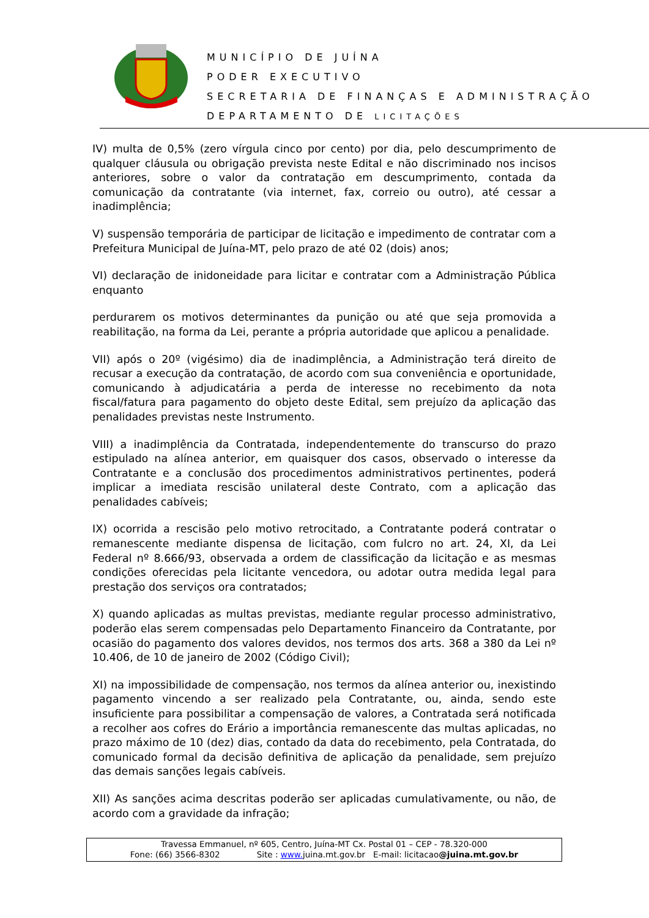MUNICÍPIO DE JUÍNA
PODER EXECUTIVO
SECRETARIA DE FINANÇAS E ADMINISTRAÇÃO
DEPARTAMENTO DE LICITAÇÕES
IV) multa de 0,5% (zero vírgula cinco por cento) por dia, pelo descumprimento de qualquer cláusula ou obrigação prevista neste Edital e não discriminado nos incisos anteriores, sobre o valor da contratação em descumprimento, contada da comunicação da contratante (via internet, fax, correio ou outro), até cessar a inadimplência;
V) suspensão temporária de participar de licitação e impedimento de contratar com a Prefeitura Municipal de Juína-MT, pelo prazo de até 02 (dois) anos;
VI) declaração de inidoneidade para licitar e contratar com a Administração Pública enquanto
perdurarem os motivos determinantes da punição ou até que seja promovida a reabilitação, na forma da Lei, perante a própria autoridade que aplicou a penalidade.
VII) após o 20º (vigésimo) dia de inadimplência, a Administração terá direito de recusar a execução da contratação, de acordo com sua conveniência e oportunidade, comunicando à adjudicatária a perda de interesse no recebimento da nota fiscal/fatura para pagamento do objeto deste Edital, sem prejuízo da aplicação das penalidades previstas neste Instrumento.
VIII) a inadimplência da Contratada, independentemente do transcurso do prazo estipulado na alínea anterior, em quaisquer dos casos, observado o interesse da Contratante e a conclusão dos procedimentos administrativos pertinentes, poderá implicar a imediata rescisão unilateral deste Contrato, com a aplicação das penalidades cabíveis;
IX) ocorrida a rescisão pelo motivo retrocitado, a Contratante poderá contratar o remanescente mediante dispensa de licitação, com fulcro no art. 24, XI, da Lei Federal nº 8.666/93, observada a ordem de classificação da licitação e as mesmas condições oferecidas pela licitante vencedora, ou adotar outra medida legal para prestação dos serviços ora contratados;
X) quando aplicadas as multas previstas, mediante regular processo administrativo, poderão elas serem compensadas pelo Departamento Financeiro da Contratante, por ocasião do pagamento dos valores devidos, nos termos dos arts. 368 a 380 da Lei nº 10.406, de 10 de janeiro de 2002 (Código Civil);
XI) na impossibilidade de compensação, nos termos da alínea anterior ou, inexistindo pagamento vincendo a ser realizado pela Contratante, ou, ainda, sendo este insuficiente para possibilitar a compensação de valores, a Contratada será notificada a recolher aos cofres do Erário a importância remanescente das multas aplicadas, no prazo máximo de 10 (dez) dias, contado da data do recebimento, pela Contratada, do comunicado formal da decisão definitiva de aplicação da penalidade, sem prejuízo das demais sanções legais cabíveis.
XII) As sanções acima descritas poderão ser aplicadas cumulativamente, ou não, de acordo com a gravidade da infração;
Travessa Emmanuel, nº 605, Centro, Juína-MT Cx. Postal 01 – CEP - 78.320-000
Fone: (66) 3566-8302 Site : www. juina.mt.gov.br E-mail: licitacao@juina.mt.gov.br